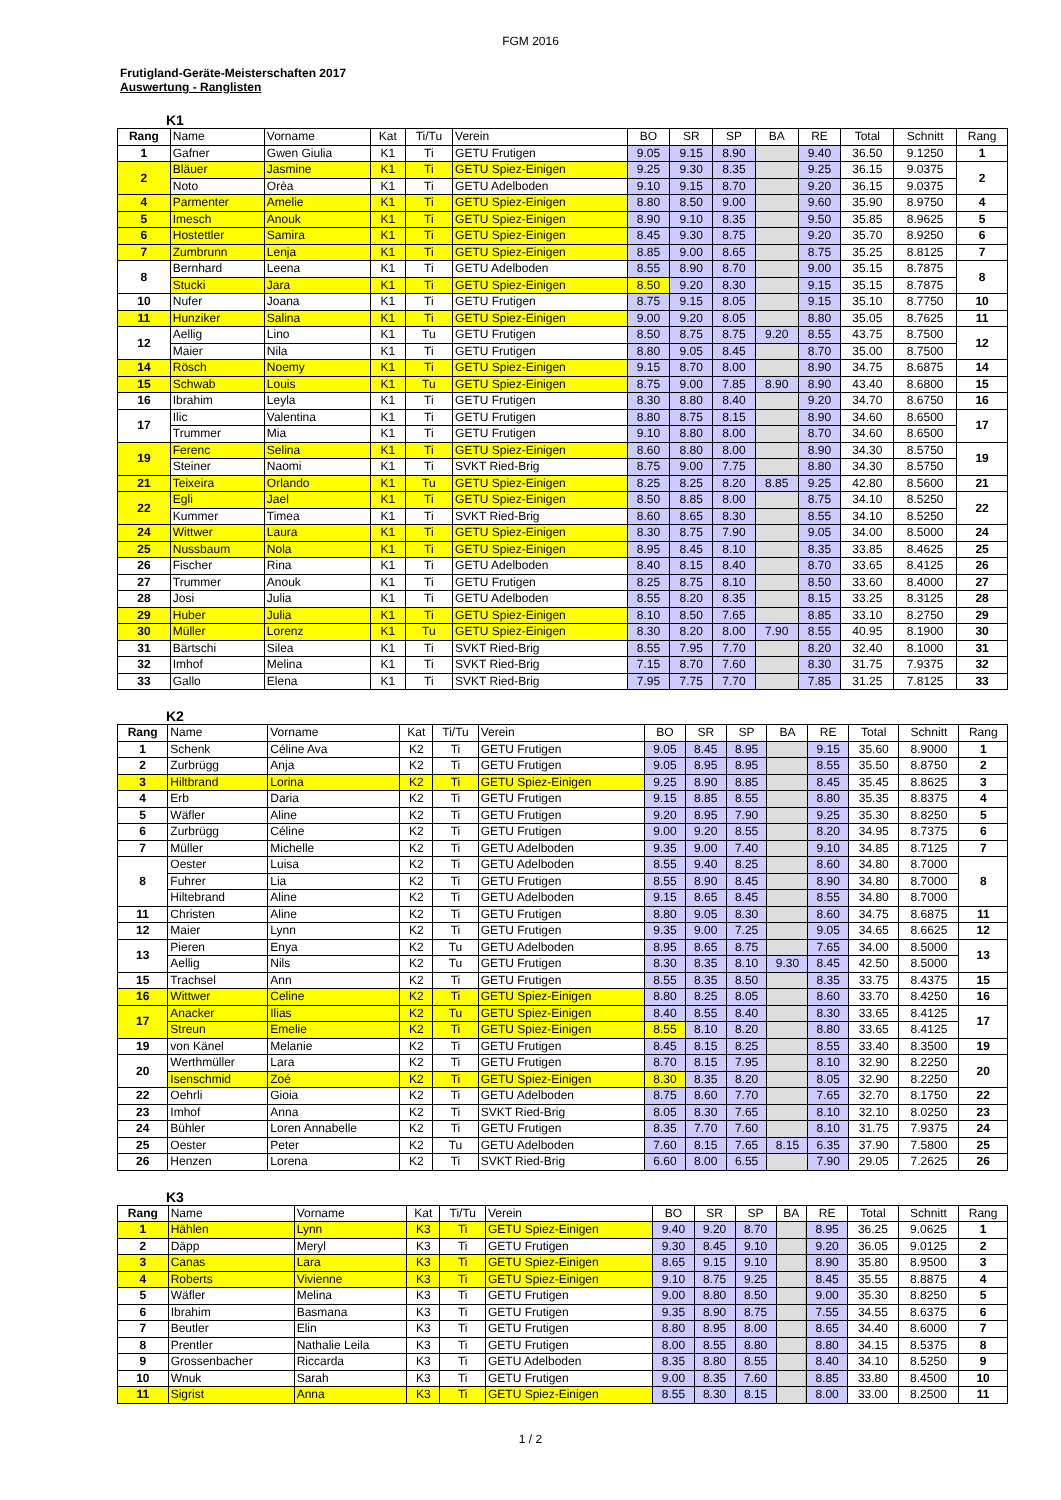FGM 2016
Frutigland-Geräte-Meisterschaften 2017
Auswertung - Ranglisten
K1
| Rang | Name | Vorname | Kat | Ti/Tu | Verein | BO | SR | SP | BA | RE | Total | Schnitt | Rang |
| --- | --- | --- | --- | --- | --- | --- | --- | --- | --- | --- | --- | --- | --- |
| 1 | Gafner | Gwen Giulia | K1 | Ti | GETU Frutigen | 9.05 | 9.15 | 8.90 | | 9.40 | 36.50 | 9.1250 | 1 |
| 2 | Bläuer | Jasmine | K1 | Ti | GETU Spiez-Einigen | 9.25 | 9.30 | 8.35 | | 9.25 | 36.15 | 9.0375 | 2 |
| | Noto | Orèa | K1 | Ti | GETU Adelboden | 9.10 | 9.15 | 8.70 | | 9.20 | 36.15 | 9.0375 | |
| 4 | Parmenter | Amelie | K1 | Ti | GETU Spiez-Einigen | 8.80 | 8.50 | 9.00 | | 9.60 | 35.90 | 8.9750 | 4 |
| 5 | Imesch | Anouk | K1 | Ti | GETU Spiez-Einigen | 8.90 | 9.10 | 8.35 | | 9.50 | 35.85 | 8.9625 | 5 |
| 6 | Hostettler | Samira | K1 | Ti | GETU Spiez-Einigen | 8.45 | 9.30 | 8.75 | | 9.20 | 35.70 | 8.9250 | 6 |
| 7 | Zumbrunn | Lenja | K1 | Ti | GETU Spiez-Einigen | 8.85 | 9.00 | 8.65 | | 8.75 | 35.25 | 8.8125 | 7 |
| 8 | Bernhard | Leena | K1 | Ti | GETU Adelboden | 8.55 | 8.90 | 8.70 | | 9.00 | 35.15 | 8.7875 | 8 |
| | Stucki | Jara | K1 | Ti | GETU Spiez-Einigen | 8.50 | 9.20 | 8.30 | | 9.15 | 35.15 | 8.7875 | |
| 10 | Nufer | Joana | K1 | Ti | GETU Frutigen | 8.75 | 9.15 | 8.05 | | 9.15 | 35.10 | 8.7750 | 10 |
| 11 | Hunziker | Salina | K1 | Ti | GETU Spiez-Einigen | 9.00 | 9.20 | 8.05 | | 8.80 | 35.05 | 8.7625 | 11 |
| 12 | Aellig | Lino | K1 | Tu | GETU Frutigen | 8.50 | 8.75 | 8.75 | 9.20 | 8.55 | 43.75 | 8.7500 | 12 |
| | Maier | Nila | K1 | Ti | GETU Frutigen | 8.80 | 9.05 | 8.45 | | 8.70 | 35.00 | 8.7500 | |
| 14 | Rösch | Noemy | K1 | Ti | GETU Spiez-Einigen | 9.15 | 8.70 | 8.00 | | 8.90 | 34.75 | 8.6875 | 14 |
| 15 | Schwab | Louis | K1 | Tu | GETU Spiez-Einigen | 8.75 | 9.00 | 7.85 | 8.90 | 8.90 | 43.40 | 8.6800 | 15 |
| 16 | Ibrahim | Leyla | K1 | Ti | GETU Frutigen | 8.30 | 8.80 | 8.40 | | 9.20 | 34.70 | 8.6750 | 16 |
| 17 | Ilic | Valentina | K1 | Ti | GETU Frutigen | 8.80 | 8.75 | 8.15 | | 8.90 | 34.60 | 8.6500 | 17 |
| | Trummer | Mia | K1 | Ti | GETU Frutigen | 9.10 | 8.80 | 8.00 | | 8.70 | 34.60 | 8.6500 | |
| 19 | Ferenc | Selina | K1 | Ti | GETU Spiez-Einigen | 8.60 | 8.80 | 8.00 | | 8.90 | 34.30 | 8.5750 | 19 |
| | Steiner | Naomi | K1 | Ti | SVKT Ried-Brig | 8.75 | 9.00 | 7.75 | | 8.80 | 34.30 | 8.5750 | |
| 21 | Teixeira | Orlando | K1 | Tu | GETU Spiez-Einigen | 8.25 | 8.25 | 8.20 | 8.85 | 9.25 | 42.80 | 8.5600 | 21 |
| 22 | Egli | Jael | K1 | Ti | GETU Spiez-Einigen | 8.50 | 8.85 | 8.00 | | 8.75 | 34.10 | 8.5250 | 22 |
| | Kummer | Timea | K1 | Ti | SVKT Ried-Brig | 8.60 | 8.65 | 8.30 | | 8.55 | 34.10 | 8.5250 | |
| 24 | Wittwer | Laura | K1 | Ti | GETU Spiez-Einigen | 8.30 | 8.75 | 7.90 | | 9.05 | 34.00 | 8.5000 | 24 |
| 25 | Nussbaum | Nola | K1 | Ti | GETU Spiez-Einigen | 8.95 | 8.45 | 8.10 | | 8.35 | 33.85 | 8.4625 | 25 |
| 26 | Fischer | Rina | K1 | Ti | GETU Adelboden | 8.40 | 8.15 | 8.40 | | 8.70 | 33.65 | 8.4125 | 26 |
| 27 | Trummer | Anouk | K1 | Ti | GETU Frutigen | 8.25 | 8.75 | 8.10 | | 8.50 | 33.60 | 8.4000 | 27 |
| 28 | Josi | Julia | K1 | Ti | GETU Adelboden | 8.55 | 8.20 | 8.35 | | 8.15 | 33.25 | 8.3125 | 28 |
| 29 | Huber | Julia | K1 | Ti | GETU Spiez-Einigen | 8.10 | 8.50 | 7.65 | | 8.85 | 33.10 | 8.2750 | 29 |
| 30 | Müller | Lorenz | K1 | Tu | GETU Spiez-Einigen | 8.30 | 8.20 | 8.00 | 7.90 | 8.55 | 40.95 | 8.1900 | 30 |
| 31 | Bärtschi | Silea | K1 | Ti | SVKT Ried-Brig | 8.55 | 7.95 | 7.70 | | 8.20 | 32.40 | 8.1000 | 31 |
| 32 | Imhof | Melina | K1 | Ti | SVKT Ried-Brig | 7.15 | 8.70 | 7.60 | | 8.30 | 31.75 | 7.9375 | 32 |
| 33 | Gallo | Elena | K1 | Ti | SVKT Ried-Brig | 7.95 | 7.75 | 7.70 | | 7.85 | 31.25 | 7.8125 | 33 |
K2
| Rang | Name | Vorname | Kat | Ti/Tu | Verein | BO | SR | SP | BA | RE | Total | Schnitt | Rang |
| --- | --- | --- | --- | --- | --- | --- | --- | --- | --- | --- | --- | --- | --- |
| 1 | Schenk | Céline Ava | K2 | Ti | GETU Frutigen | 9.05 | 8.45 | 8.95 | | 9.15 | 35.60 | 8.9000 | 1 |
| 2 | Zurbrügg | Anja | K2 | Ti | GETU Frutigen | 9.05 | 8.95 | 8.95 | | 8.55 | 35.50 | 8.8750 | 2 |
| 3 | Hiltbrand | Lorina | K2 | Ti | GETU Spiez-Einigen | 9.25 | 8.90 | 8.85 | | 8.45 | 35.45 | 8.8625 | 3 |
| 4 | Erb | Daria | K2 | Ti | GETU Frutigen | 9.15 | 8.85 | 8.55 | | 8.80 | 35.35 | 8.8375 | 4 |
| 5 | Wäfler | Aline | K2 | Ti | GETU Frutigen | 9.20 | 8.95 | 7.90 | | 9.25 | 35.30 | 8.8250 | 5 |
| 6 | Zurbrügg | Céline | K2 | Ti | GETU Frutigen | 9.00 | 9.20 | 8.55 | | 8.20 | 34.95 | 8.7375 | 6 |
| 7 | Müller | Michelle | K2 | Ti | GETU Adelboden | 9.35 | 9.00 | 7.40 | | 9.10 | 34.85 | 8.7125 | 7 |
| 8 | Oester | Luisa | K2 | Ti | GETU Adelboden | 8.55 | 9.40 | 8.25 | | 8.60 | 34.80 | 8.7000 | 8 |
| | Fuhrer | Lia | K2 | Ti | GETU Frutigen | 8.55 | 8.90 | 8.45 | | 8.90 | 34.80 | 8.7000 | |
| | Hiltebrand | Aline | K2 | Ti | GETU Adelboden | 9.15 | 8.65 | 8.45 | | 8.55 | 34.80 | 8.7000 | |
| 11 | Christen | Aline | K2 | Ti | GETU Frutigen | 8.80 | 9.05 | 8.30 | | 8.60 | 34.75 | 8.6875 | 11 |
| 12 | Maier | Lynn | K2 | Ti | GETU Frutigen | 9.35 | 9.00 | 7.25 | | 9.05 | 34.65 | 8.6625 | 12 |
| 13 | Pieren | Enya | K2 | Tu | GETU Adelboden | 8.95 | 8.65 | 8.75 | | 7.65 | 34.00 | 8.5000 | 13 |
| | Aellig | Nils | K2 | Tu | GETU Frutigen | 8.30 | 8.35 | 8.10 | 9.30 | 8.45 | 42.50 | 8.5000 | |
| 15 | Trachsel | Ann | K2 | Ti | GETU Frutigen | 8.55 | 8.35 | 8.50 | | 8.35 | 33.75 | 8.4375 | 15 |
| 16 | Wittwer | Celine | K2 | Ti | GETU Spiez-Einigen | 8.80 | 8.25 | 8.05 | | 8.60 | 33.70 | 8.4250 | 16 |
| 17 | Anacker | Ilias | K2 | Tu | GETU Spiez-Einigen | 8.40 | 8.55 | 8.40 | | 8.30 | 33.65 | 8.4125 | 17 |
| | Streun | Emelie | K2 | Ti | GETU Spiez-Einigen | 8.55 | 8.10 | 8.20 | | 8.80 | 33.65 | 8.4125 | |
| 19 | von Känel | Melanie | K2 | Ti | GETU Frutigen | 8.45 | 8.15 | 8.25 | | 8.55 | 33.40 | 8.3500 | 19 |
| 20 | Werthmüller | Lara | K2 | Ti | GETU Frutigen | 8.70 | 8.15 | 7.95 | | 8.10 | 32.90 | 8.2250 | 20 |
| | Isenschmid | Zoé | K2 | Ti | GETU Spiez-Einigen | 8.30 | 8.35 | 8.20 | | 8.05 | 32.90 | 8.2250 | |
| 22 | Oehrli | Gioia | K2 | Ti | GETU Adelboden | 8.75 | 8.60 | 7.70 | | 7.65 | 32.70 | 8.1750 | 22 |
| 23 | Imhof | Anna | K2 | Ti | SVKT Ried-Brig | 8.05 | 8.30 | 7.65 | | 8.10 | 32.10 | 8.0250 | 23 |
| 24 | Bühler | Loren Annabelle | K2 | Ti | GETU Frutigen | 8.35 | 7.70 | 7.60 | | 8.10 | 31.75 | 7.9375 | 24 |
| 25 | Oester | Peter | K2 | Tu | GETU Adelboden | 7.60 | 8.15 | 7.65 | 8.15 | 6.35 | 37.90 | 7.5800 | 25 |
| 26 | Henzen | Lorena | K2 | Ti | SVKT Ried-Brig | 6.60 | 8.00 | 6.55 | | 7.90 | 29.05 | 7.2625 | 26 |
K3
| Rang | Name | Vorname | Kat | Ti/Tu | Verein | BO | SR | SP | BA | RE | Total | Schnitt | Rang |
| --- | --- | --- | --- | --- | --- | --- | --- | --- | --- | --- | --- | --- | --- |
| 1 | Hählen | Lynn | K3 | Ti | GETU Spiez-Einigen | 9.40 | 9.20 | 8.70 | | 8.95 | 36.25 | 9.0625 | 1 |
| 2 | Däpp | Meryl | K3 | Ti | GETU Frutigen | 9.30 | 8.45 | 9.10 | | 9.20 | 36.05 | 9.0125 | 2 |
| 3 | Canas | Lara | K3 | Ti | GETU Spiez-Einigen | 8.65 | 9.15 | 9.10 | | 8.90 | 35.80 | 8.9500 | 3 |
| 4 | Roberts | Vivienne | K3 | Ti | GETU Spiez-Einigen | 9.10 | 8.75 | 9.25 | | 8.45 | 35.55 | 8.8875 | 4 |
| 5 | Wäfler | Melina | K3 | Ti | GETU Frutigen | 9.00 | 8.80 | 8.50 | | 9.00 | 35.30 | 8.8250 | 5 |
| 6 | Ibrahim | Basmana | K3 | Ti | GETU Frutigen | 9.35 | 8.90 | 8.75 | | 7.55 | 34.55 | 8.6375 | 6 |
| 7 | Beutler | Elin | K3 | Ti | GETU Frutigen | 8.80 | 8.95 | 8.00 | | 8.65 | 34.40 | 8.6000 | 7 |
| 8 | Prentler | Nathalie Leila | K3 | Ti | GETU Frutigen | 8.00 | 8.55 | 8.80 | | 8.80 | 34.15 | 8.5375 | 8 |
| 9 | Grossenbacher | Riccarda | K3 | Ti | GETU Adelboden | 8.35 | 8.80 | 8.55 | | 8.40 | 34.10 | 8.5250 | 9 |
| 10 | Wnuk | Sarah | K3 | Ti | GETU Frutigen | 9.00 | 8.35 | 7.60 | | 8.85 | 33.80 | 8.4500 | 10 |
| 11 | Sigrist | Anna | K3 | Ti | GETU Spiez-Einigen | 8.55 | 8.30 | 8.15 | | 8.00 | 33.00 | 8.2500 | 11 |
1 / 2